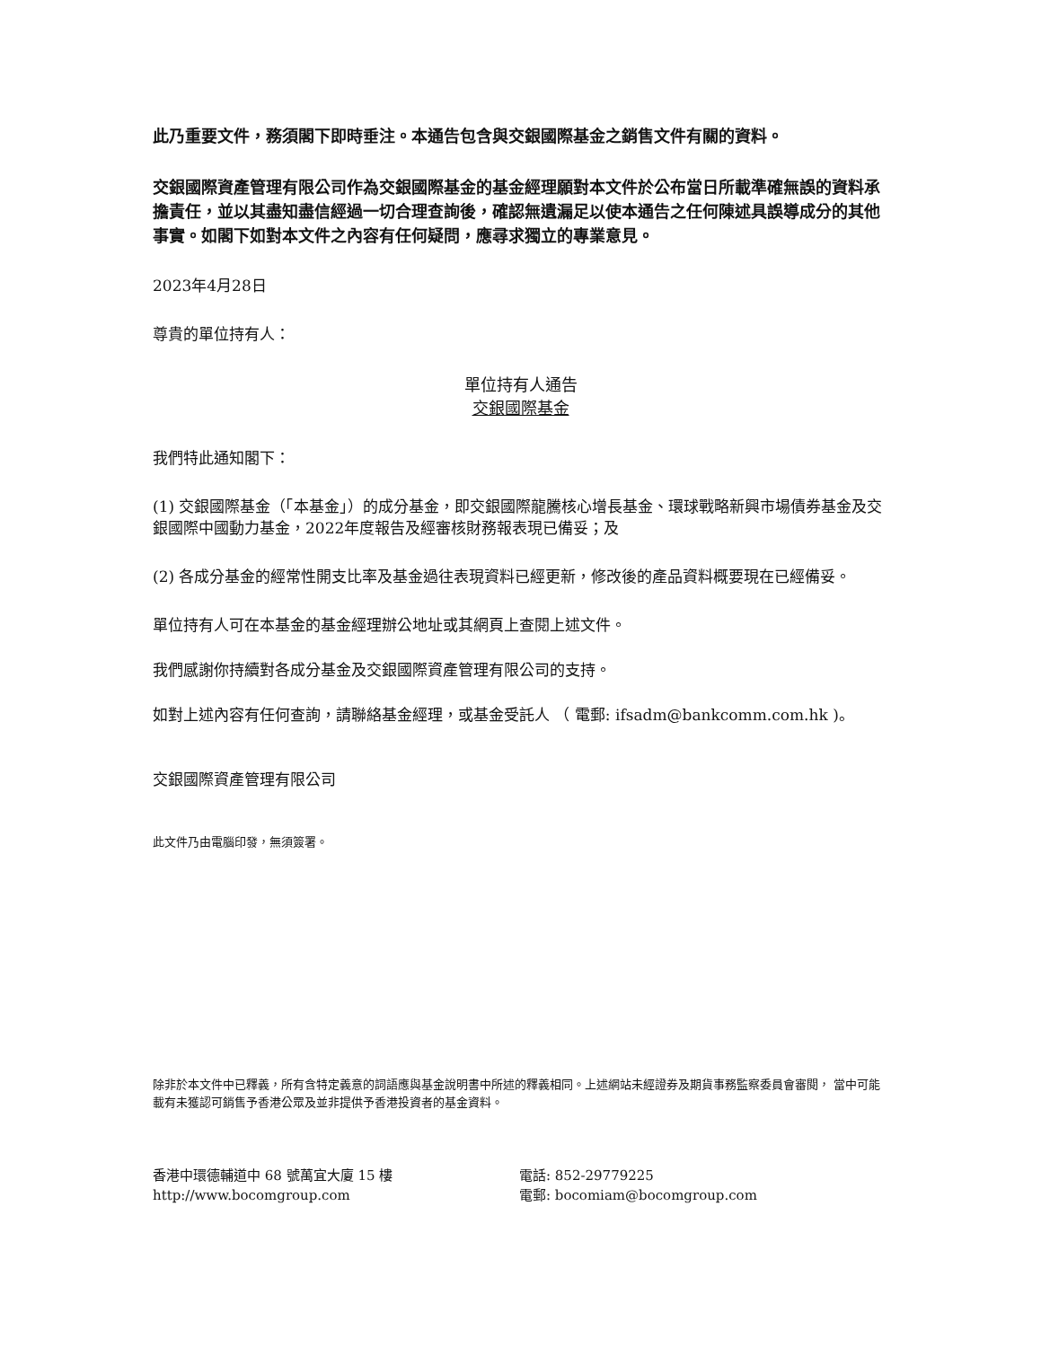此乃重要文件，務須閣下即時垂注。本通告包含與交銀國際基金之銷售文件有關的資料。
交銀國際資產管理有限公司作為交銀國際基金的基金經理願對本文件於公布當日所載準確無誤的資料承擔責任，並以其盡知盡信經過一切合理查詢後，確認無遺漏足以使本通告之任何陳述具誤導成分的其他事實。如閣下如對本文件之內容有任何疑問，應尋求獨立的專業意見。
2023年4月28日
尊貴的單位持有人：
單位持有人通告
交銀國際基金
我們特此通知閣下：
(1) 交銀國際基金（「本基金」）的成分基金，即交銀國際龍騰核心增長基金、環球戰略新興市場債券基金及交銀國際中國動力基金，2022年度報告及經審核財務報表現已備妥；及
(2) 各成分基金的經常性開支比率及基金過往表現資料已經更新，修改後的產品資料概要現在已經備妥。
單位持有人可在本基金的基金經理辦公地址或其網頁上查閱上述文件。
我們感謝你持續對各成分基金及交銀國際資產管理有限公司的支持。
如對上述內容有任何查詢，請聯絡基金經理，或基金受託人 （ 電郵: ifsadm@bankcomm.com.hk )。
交銀國際資產管理有限公司
此文件乃由電腦印發，無須簽署。
除非於本文件中已釋義，所有含特定義意的詞語應與基金說明書中所述的釋義相同。上述網站未經證券及期貨事務監察委員會審閱， 當中可能載有未獲認可銷售予香港公眾及並非提供予香港投資者的基金資料。
香港中環德輔道中 68 號萬宜大廈 15 樓
http://www.bocomgroup.com
電話: 852-29779225
電郵: bocomiam@bocomgroup.com